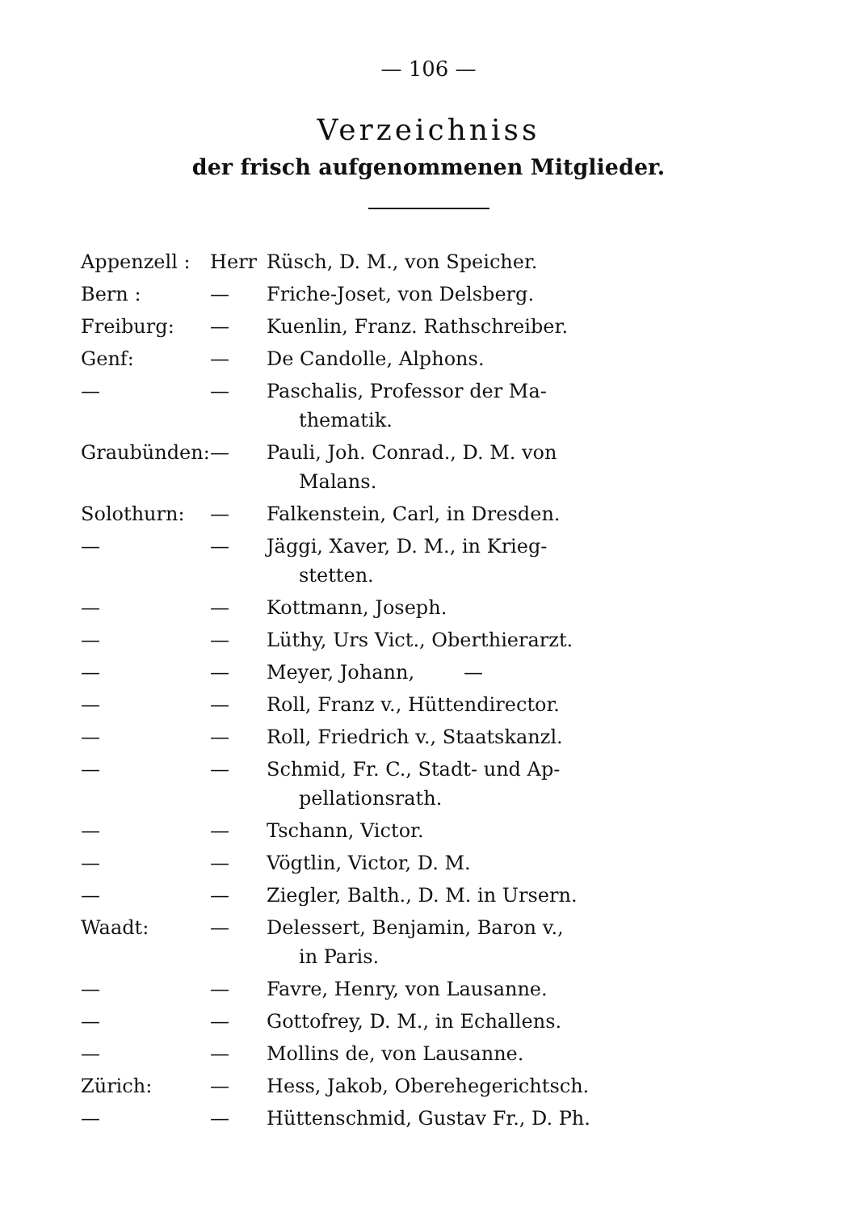— 106 —
Verzeichniss
der frisch aufgenommenen Mitglieder.
| Appenzell : | Herr | Rüsch, D. M., von Speicher. |
| Bern : | — | Friche-Joset, von Delsberg. |
| Freiburg: | — | Kuenlin, Franz. Rathschreiber. |
| Genf: | — | De Candolle, Alphons. |
| — | — | Paschalis, Professor der Ma- thematik. |
| Graubünden: | — | Pauli, Joh. Conrad., D. M. von Malans. |
| Solothurn: | — | Falkenstein, Carl, in Dresden. |
| — | — | Jäggi, Xaver, D. M., in Krieg- stetten. |
| — | — | Kottmann, Joseph. |
| — | — | Lüthy, Urs Vict., Oberthierarzt. |
| — | — | Meyer, Johann, — |
| — | — | Roll, Franz v., Hüttendirector. |
| — | — | Roll, Friedrich v., Staatskanzl. |
| — | — | Schmid, Fr. C., Stadt- und Ap- pellationsrath. |
| — | — | Tschann, Victor. |
| — | — | Vögtlin, Victor, D. M. |
| — | — | Ziegler, Balth., D. M. in Ursern. |
| Waadt: | — | Delessert, Benjamin, Baron v., in Paris. |
| — | — | Favre, Henry, von Lausanne. |
| — | — | Gottofrey, D. M., in Echallens. |
| — | — | Mollins de, von Lausanne. |
| Zürich: | — | Hess, Jakob, Oberehegerichtsch. |
| — | — | Hüttenschmid, Gustav Fr., D. Ph. |